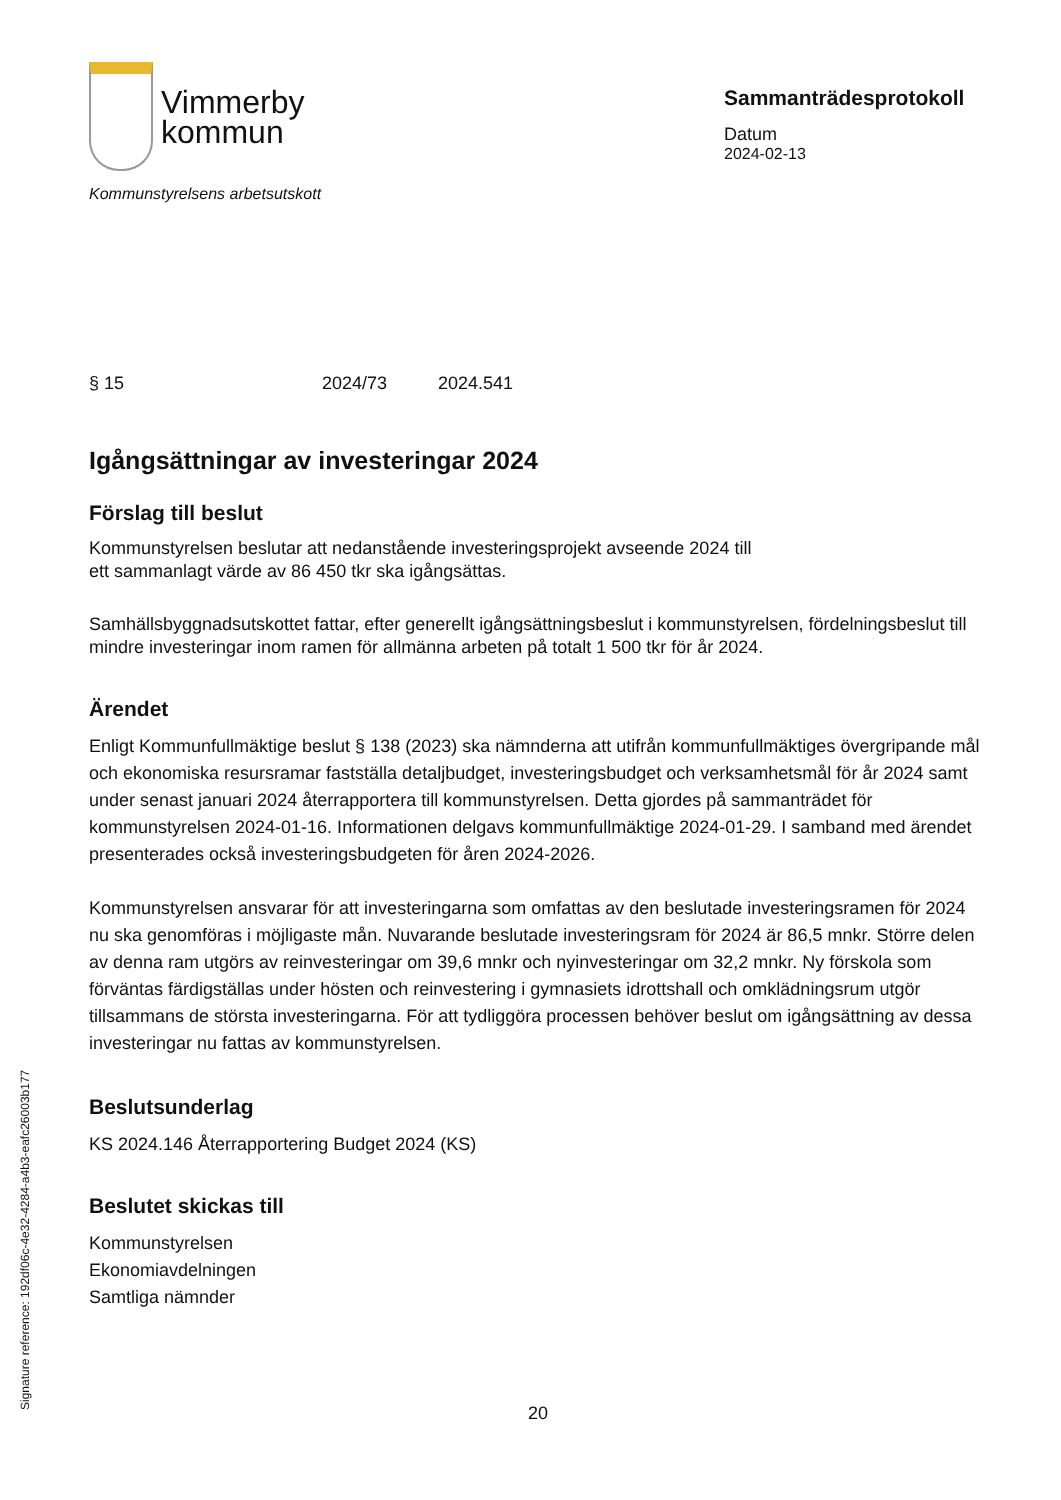Vimmerby
kommun
Kommunstyrelsens arbetsutskott
Sammanträdesprotokoll
Datum
2024-02-13
§ 15 2024/73 2024.541
Igångsättningar av investeringar 2024
Förslag till beslut
Kommunstyrelsen beslutar att nedanstående investeringsprojekt avseende 2024 till
ett sammanlagt värde av 86 450 tkr ska igångsättas.
Samhällsbyggnadsutskottet fattar, efter generellt igångsättningsbeslut i kommunstyrelsen, fördelningsbeslut till mindre investeringar inom ramen för allmänna arbeten på totalt 1 500 tkr för år 2024.
Ärendet
Enligt Kommunfullmäktige beslut § 138 (2023) ska nämnderna att utifrån kommunfullmäktiges övergripande mål och ekonomiska resursramar fastställa detaljbudget, investeringsbudget och verksamhetsmål för år 2024 samt under senast januari 2024 återrapportera till kommunstyrelsen. Detta gjordes på sammanträdet för kommunstyrelsen 2024-01-16. Informationen delgavs kommunfullmäktige 2024-01-29. I samband med ärendet presenterades också investeringsbudgeten för åren 2024-2026.
Kommunstyrelsen ansvarar för att investeringarna som omfattas av den beslutade investeringsramen för 2024 nu ska genomföras i möjligaste mån. Nuvarande beslutade investeringsram för 2024 är 86,5 mnkr. Större delen av denna ram utgörs av reinvesteringar om 39,6 mnkr och nyinvesteringar om 32,2 mnkr. Ny förskola som förväntas färdigställas under hösten och reinvestering i gymnasiets idrottshall och omklädningsrum utgör tillsammans de största investeringarna. För att tydliggöra processen behöver beslut om igångsättning av dessa investeringar nu fattas av kommunstyrelsen.
Beslutsunderlag
KS 2024.146 Återrapportering Budget 2024 (KS)
Beslutet skickas till
Kommunstyrelsen
Ekonomiavdelningen
Samtliga nämnder
Signature reference: 192df06c-4e32-4284-a4b3-eafc26003b177 20